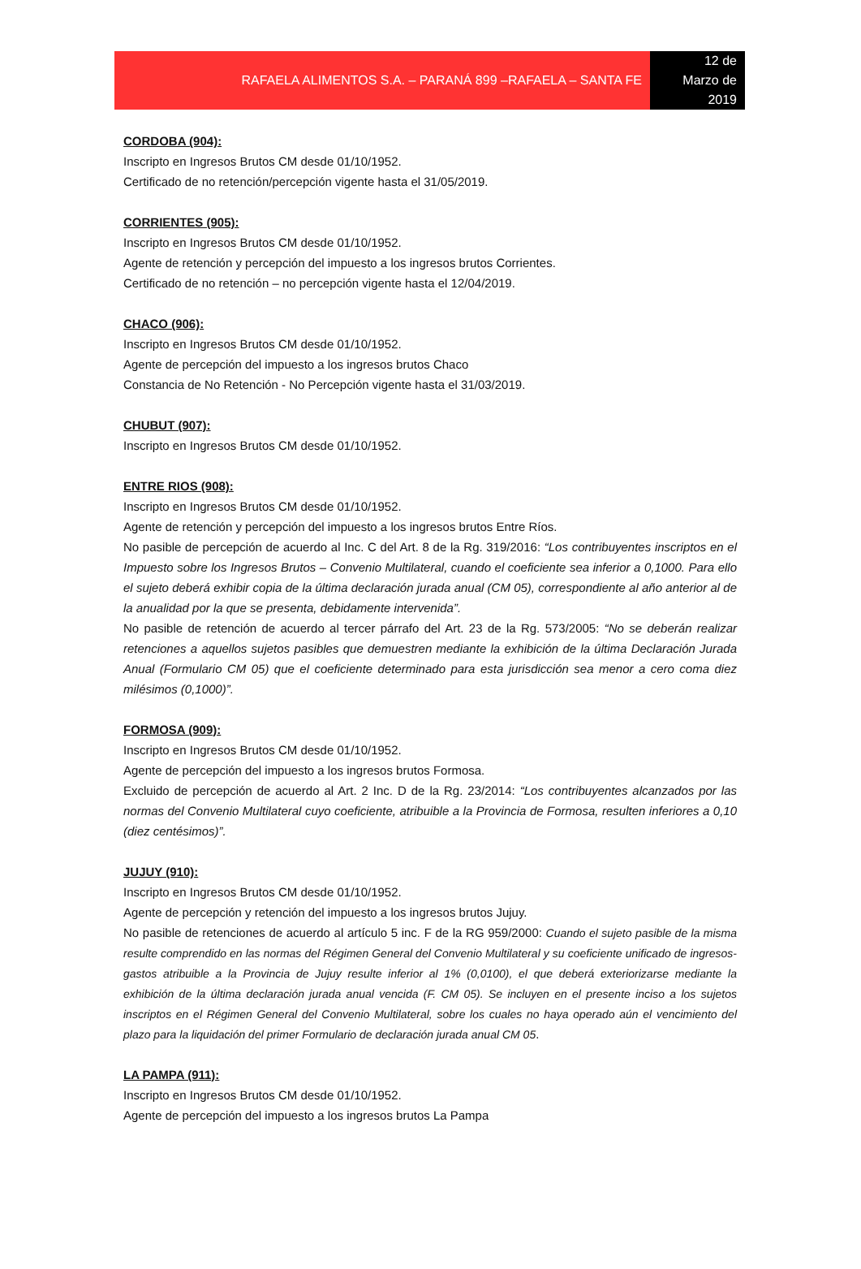RAFAELA ALIMENTOS S.A. – PARANÁ 899 –RAFAELA – SANTA FE
12 de
Marzo de
2019
CORDOBA (904):
Inscripto en Ingresos Brutos CM desde 01/10/1952.
Certificado de no retención/percepción vigente hasta el 31/05/2019.
CORRIENTES (905):
Inscripto en Ingresos Brutos CM desde 01/10/1952.
Agente de retención y percepción del impuesto a los ingresos brutos Corrientes.
Certificado de no retención – no percepción vigente hasta el 12/04/2019.
CHACO (906):
Inscripto en Ingresos Brutos CM desde 01/10/1952.
Agente de percepción del impuesto a los ingresos brutos Chaco
Constancia de No Retención - No Percepción vigente hasta el 31/03/2019.
CHUBUT (907):
Inscripto en Ingresos Brutos CM desde 01/10/1952.
ENTRE RIOS (908):
Inscripto en Ingresos Brutos CM desde 01/10/1952.
Agente de retención y percepción del impuesto a los ingresos brutos Entre Ríos.
No pasible de percepción de acuerdo al Inc. C del Art. 8 de la Rg. 319/2016: “Los contribuyentes inscriptos en el Impuesto sobre los Ingresos Brutos – Convenio Multilateral, cuando el coeficiente sea inferior a 0,1000. Para ello el sujeto deberá exhibir copia de la última declaración jurada anual (CM 05), correspondiente al año anterior al de la anualidad por la que se presenta, debidamente intervenida”.
No pasible de retención de acuerdo al tercer párrafo del Art. 23 de la Rg. 573/2005: “No se deberán realizar retenciones a aquellos sujetos pasibles que demuestren mediante la exhibición de la última Declaración Jurada Anual (Formulario CM 05) que el coeficiente determinado para esta jurisdicción sea menor a cero coma diez milésimos (0,1000)”.
FORMOSA (909):
Inscripto en Ingresos Brutos CM desde 01/10/1952.
Agente de percepción del impuesto a los ingresos brutos Formosa.
Excluido de percepción de acuerdo al Art. 2 Inc. D de la Rg. 23/2014: “Los contribuyentes alcanzados por las normas del Convenio Multilateral cuyo coeficiente, atribuible a la Provincia de Formosa, resulten inferiores a 0,10 (diez centésimos)”.
JUJUY (910):
Inscripto en Ingresos Brutos CM desde 01/10/1952.
Agente de percepción y retención del impuesto a los ingresos brutos Jujuy.
No pasible de retenciones de acuerdo al artículo 5 inc. F de la RG 959/2000: Cuando el sujeto pasible de la misma resulte comprendido en las normas del Régimen General del Convenio Multilateral y su coeficiente unificado de ingresos-gastos atribuible a la Provincia de Jujuy resulte inferior al 1% (0,0100), el que deberá exteriorizarse mediante la exhibición de la última declaración jurada anual vencida (F. CM 05). Se incluyen en el presente inciso a los sujetos inscriptos en el Régimen General del Convenio Multilateral, sobre los cuales no haya operado aún el vencimiento del plazo para la liquidación del primer Formulario de declaración jurada anual CM 05.
LA PAMPA (911):
Inscripto en Ingresos Brutos CM desde 01/10/1952.
Agente de percepción del impuesto a los ingresos brutos La Pampa